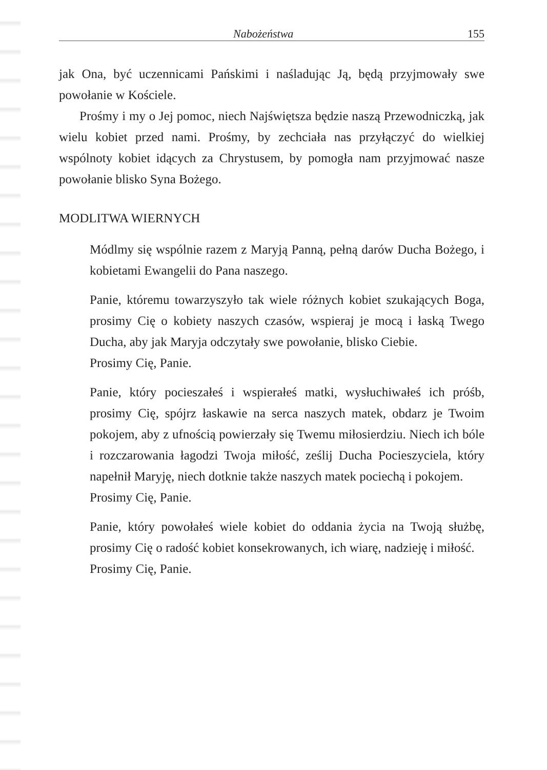Nabożeństwa 155
jak Ona, być uczennicami Pańskimi i naśladując Ją, będą przyjmowały swe powołanie w Kościele.
Prośmy i my o Jej pomoc, niech Najświętsza będzie naszą Przewodniczką, jak wielu kobiet przed nami. Prośmy, by zechciała nas przyłączyć do wielkiej wspólnoty kobiet idących za Chrystusem, by pomogła nam przyjmować nasze powołanie blisko Syna Bożego.
MODLITWA WIERNYCH
Módlmy się wspólnie razem z Maryją Panną, pełną darów Ducha Bożego, i kobietami Ewangelii do Pana naszego.
Panie, któremu towarzyszyło tak wiele różnych kobiet szukających Boga, prosimy Cię o kobiety naszych czasów, wspieraj je mocą i łaską Twego Ducha, aby jak Maryja odczytały swe powołanie, blisko Ciebie.
Prosimy Cię, Panie.
Panie, który pocieszałeś i wspierałeś matki, wysłuchiwałeś ich próśb, prosimy Cię, spójrz łaskawie na serca naszych matek, obdarz je Twoim pokojem, aby z ufnością powierzały się Twemu miłosierdziu. Niech ich bóle i rozczarowania łagodzi Twoja miłość, ześlij Ducha Pocieszyciela, który napełnił Maryję, niech dotknie także naszych matek pociechą i pokojem.
Prosimy Cię, Panie.
Panie, który powołałeś wiele kobiet do oddania życia na Twoją służbę, prosimy Cię o radość kobiet konsekrowanych, ich wiarę, nadzieję i miłość.
Prosimy Cię, Panie.